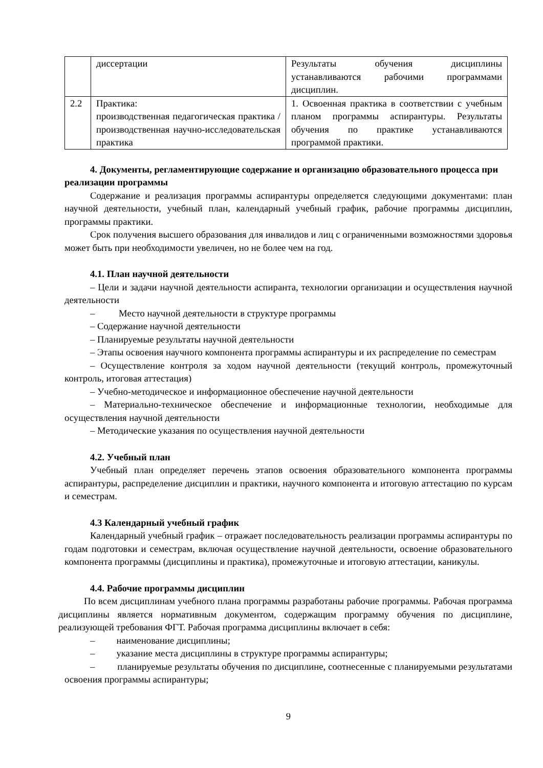| | диссертации | Результаты обучения дисциплины устанавливаются рабочими программами дисциплин. |
| 2.2 | Практика: производственная педагогическая практика / производственная научно-исследовательская практика | 1. Освоенная практика в соответствии с учебным планом программы аспирантуры. Результаты обучения по практике устанавливаются программой практики. |
4. Документы, регламентирующие содержание и организацию образовательного процесса при реализации программы
Содержание и реализация программы аспирантуры определяется следующими документами: план научной деятельности, учебный план, календарный учебный график, рабочие программы дисциплин, программы практики.
Срок получения высшего образования для инвалидов и лиц с ограниченными возможностями здоровья может быть при необходимости увеличен, но не более чем на год.
4.1. План научной деятельности
– Цели и задачи научной деятельности аспиранта, технологии организации и осуществления научной деятельности
– Место научной деятельности в структуре программы
– Содержание научной деятельности
– Планируемые результаты научной деятельности
– Этапы освоения научного компонента программы аспирантуры и их распределение по семестрам
– Осуществление контроля за ходом научной деятельности (текущий контроль, промежуточный контроль, итоговая аттестация)
– Учебно-методическое и информационное обеспечение научной деятельности
– Материально-техническое обеспечение и информационные технологии, необходимые для осуществления научной деятельности
– Методические указания по осуществления научной деятельности
4.2. Учебный план
Учебный план определяет перечень этапов освоения образовательного компонента программы аспирантуры, распределение дисциплин и практики, научного компонента и итоговую аттестацию по курсам и семестрам.
4.3 Календарный учебный график
Календарный учебный график – отражает последовательность реализации программы аспирантуры по годам подготовки и семестрам, включая осуществление научной деятельности, освоение образовательного компонента программы (дисциплины и практика), промежуточные и итоговую аттестации, каникулы.
4.4. Рабочие программы дисциплин
По всем дисциплинам учебного плана программы разработаны рабочие программы. Рабочая программа дисциплины является нормативным документом, содержащим программу обучения по дисциплине, реализующей требования ФГТ. Рабочая программа дисциплины включает в себя:
– наименование дисциплины;
– указание места дисциплины в структуре программы аспирантуры;
– планируемые результаты обучения по дисциплине, соотнесенные с планируемыми результатами освоения программы аспирантуры;
9